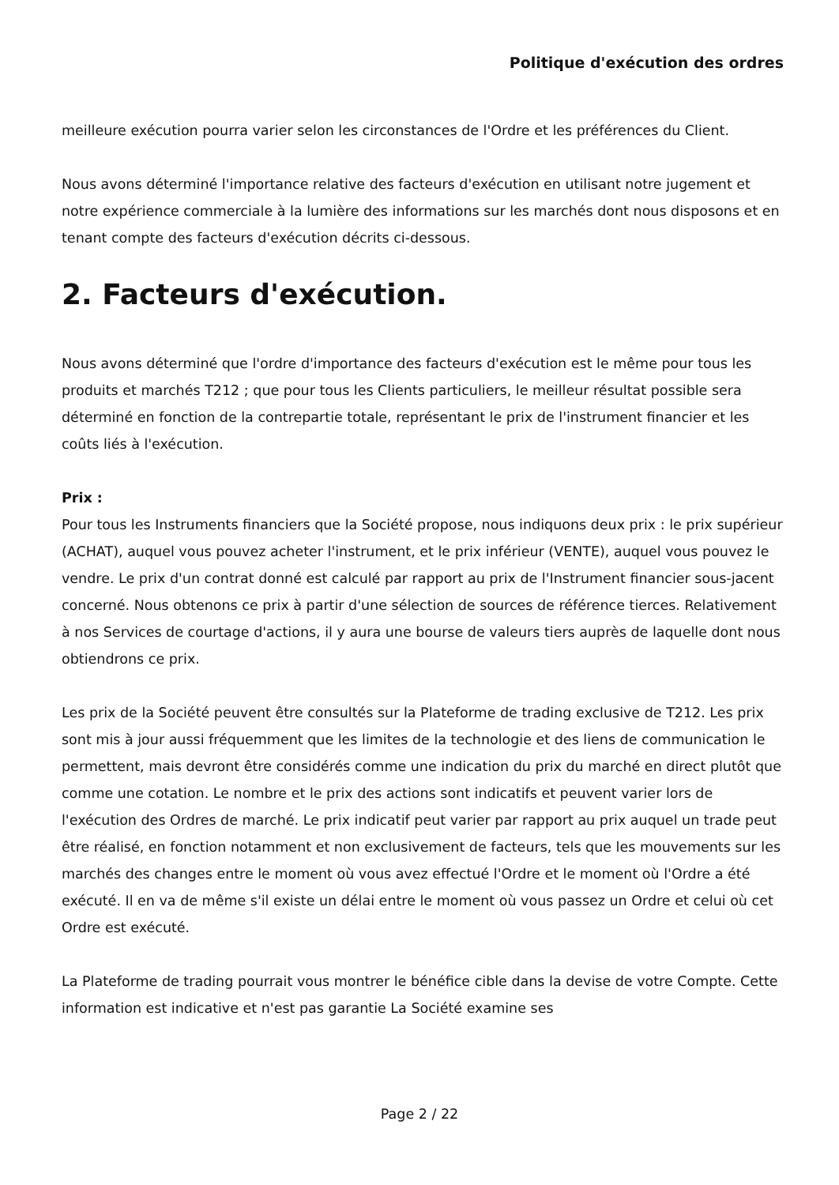Politique d'exécution des ordres
meilleure exécution pourra varier selon les circonstances de l'Ordre et les préférences du Client.
Nous avons déterminé l'importance relative des facteurs d'exécution en utilisant notre jugement et notre expérience commerciale à la lumière des informations sur les marchés dont nous disposons et en tenant compte des facteurs d'exécution décrits ci-dessous.
2. Facteurs d'exécution.
Nous avons déterminé que l'ordre d'importance des facteurs d'exécution est le même pour tous les produits et marchés T212 ; que pour tous les Clients particuliers, le meilleur résultat possible sera déterminé en fonction de la contrepartie totale, représentant le prix de l'instrument financier et les coûts liés à l'exécution.
Prix :
Pour tous les Instruments financiers que la Société propose, nous indiquons deux prix : le prix supérieur (ACHAT), auquel vous pouvez acheter l'instrument, et le prix inférieur (VENTE), auquel vous pouvez le vendre. Le prix d'un contrat donné est calculé par rapport au prix de l'Instrument financier sous-jacent concerné. Nous obtenons ce prix à partir d'une sélection de sources de référence tierces. Relativement à nos Services de courtage d'actions, il y aura une bourse de valeurs tiers auprès de laquelle dont nous obtiendrons ce prix.
Les prix de la Société peuvent être consultés sur la Plateforme de trading exclusive de T212. Les prix sont mis à jour aussi fréquemment que les limites de la technologie et des liens de communication le permettent, mais devront être considérés comme une indication du prix du marché en direct plutôt que comme une cotation. Le nombre et le prix des actions sont indicatifs et peuvent varier lors de l'exécution des Ordres de marché. Le prix indicatif peut varier par rapport au prix auquel un trade peut être réalisé, en fonction notamment et non exclusivement de facteurs, tels que les mouvements sur les marchés des changes entre le moment où vous avez effectué l'Ordre et le moment où l'Ordre a été exécuté. Il en va de même s'il existe un délai entre le moment où vous passez un Ordre et celui où cet Ordre est exécuté.
La Plateforme de trading pourrait vous montrer le bénéfice cible dans la devise de votre Compte. Cette information est indicative et n'est pas garantie La Société examine ses
Page 2 / 22